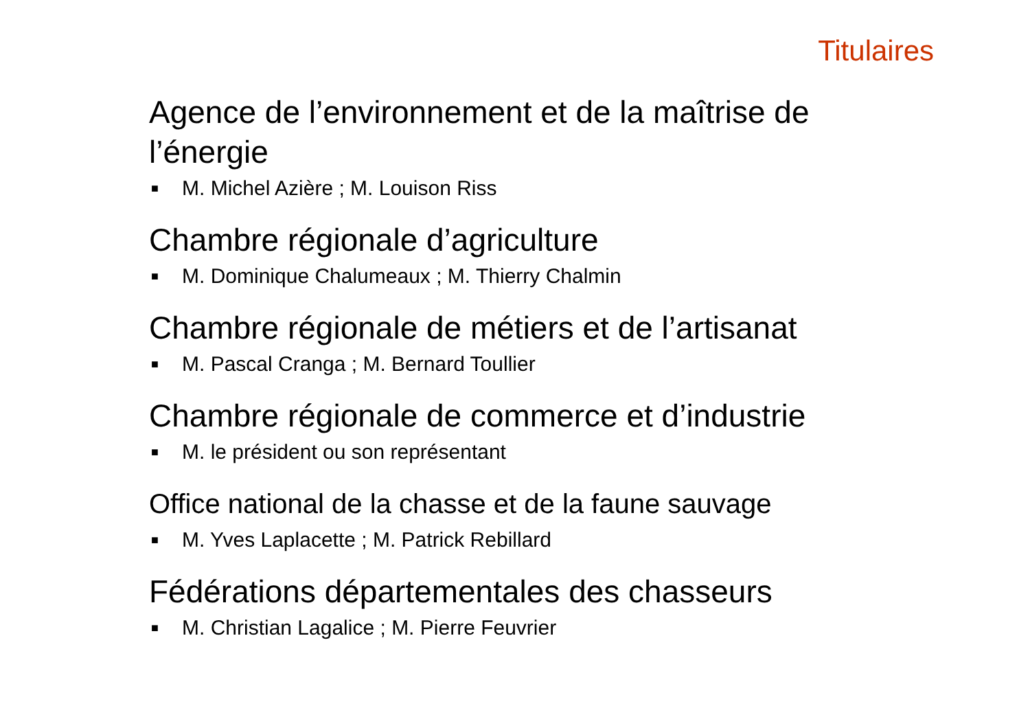Titulaires
Agence de l’environnement et de la maîtrise de l’énergie
■ M. Michel Azière ; M. Louison Riss
Chambre régionale d’agriculture
■ M. Dominique Chalumeaux ; M. Thierry Chalmin
Chambre régionale de métiers et de l’artisanat
■ M. Pascal Cranga ; M. Bernard Toullier
Chambre régionale de commerce et d’industrie
■ M. le président ou son représentant
Office national de la chasse et de la faune sauvage
■ M. Yves Laplacette ; M. Patrick Rebillard
Fédérations départementales des chasseurs
■ M. Christian Lagalice ; M. Pierre Feuvrier